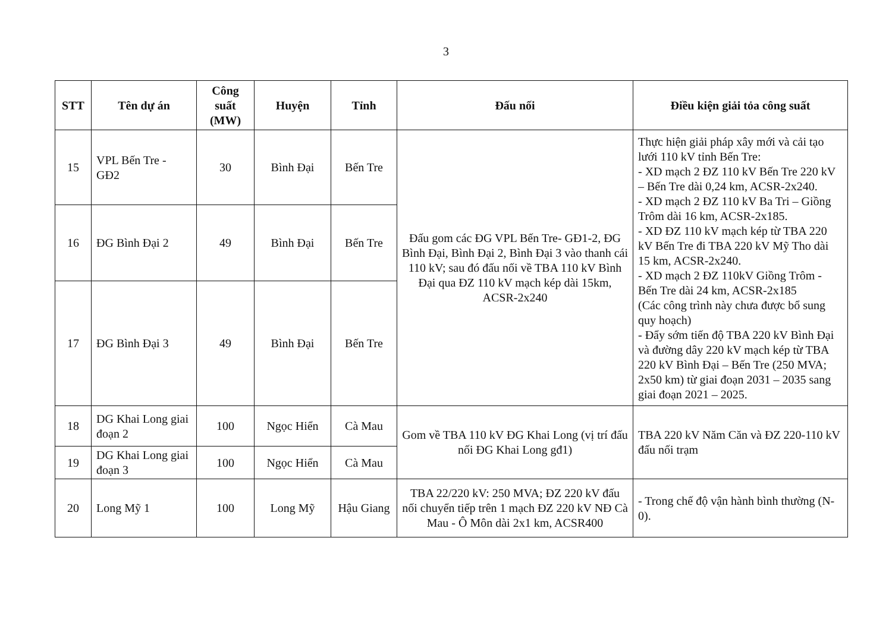3
| STT | Tên dự án | Công suất (MW) | Huyện | Tỉnh | Đấu nối | Điều kiện giải tỏa công suất |
| --- | --- | --- | --- | --- | --- | --- |
| 15 | VPL Bến Tre - GĐ2 | 30 | Bình Đại | Bến Tre | Đấu gom các ĐG VPL Bến Tre- GĐ1-2, ĐG Bình Đại, Bình Đại 2, Bình Đại 3 vào thanh cái 110 kV; sau đó đấu nối về TBA 110 kV Bình Đại qua ĐZ 110 kV mạch kép dài 15km, ACSR-2x240 | Thực hiện giải pháp xây mới và cải tạo lưới 110 kV tỉnh Bến Tre: - XD mạch 2 ĐZ 110 kV Bến Tre 220 kV – Bến Tre dài 0,24 km, ACSR-2x240. - XD mạch 2 ĐZ 110 kV Ba Tri – Giồng Trôm dài 16 km, ACSR-2x185. - XD ĐZ 110 kV mạch kép từ TBA 220 kV Bến Tre đi TBA 220 kV Mỹ Tho dài 15 km, ACSR-2x240. - XD mạch 2 ĐZ 110kV Giồng Trôm - Bến Tre dài 24 km, ACSR-2x185 (Các công trình này chưa được bổ sung quy hoạch) - Đẩy sớm tiến độ TBA 220 kV Bình Đại và đường dây 220 kV mạch kép từ TBA 220 kV Bình Đại – Bến Tre (250 MVA; 2x50 km) từ giai đoạn 2031 – 2035 sang giai đoạn 2021 – 2025. |
| 16 | ĐG Bình Đại 2 | 49 | Bình Đại | Bến Tre | | |
| 17 | ĐG Bình Đại 3 | 49 | Bình Đại | Bến Tre | | |
| 18 | DG Khai Long giai đoạn 2 | 100 | Ngọc Hiển | Cà Mau | Gom về TBA 110 kV ĐG Khai Long (vị trí đấu nối ĐG Khai Long gđ1) | TBA 220 kV Năm Căn và ĐZ 220-110 kV đấu nối trạm |
| 19 | DG Khai Long giai đoạn 3 | 100 | Ngọc Hiển | Cà Mau | | |
| 20 | Long Mỹ 1 | 100 | Long Mỹ | Hậu Giang | TBA 22/220 kV: 250 MVA; ĐZ 220 kV đấu nối chuyển tiếp trên 1 mạch ĐZ 220 kV NĐ Cà Mau - Ô Môn dài 2x1 km, ACSR400 | - Trong chế độ vận hành bình thường (N-0). |